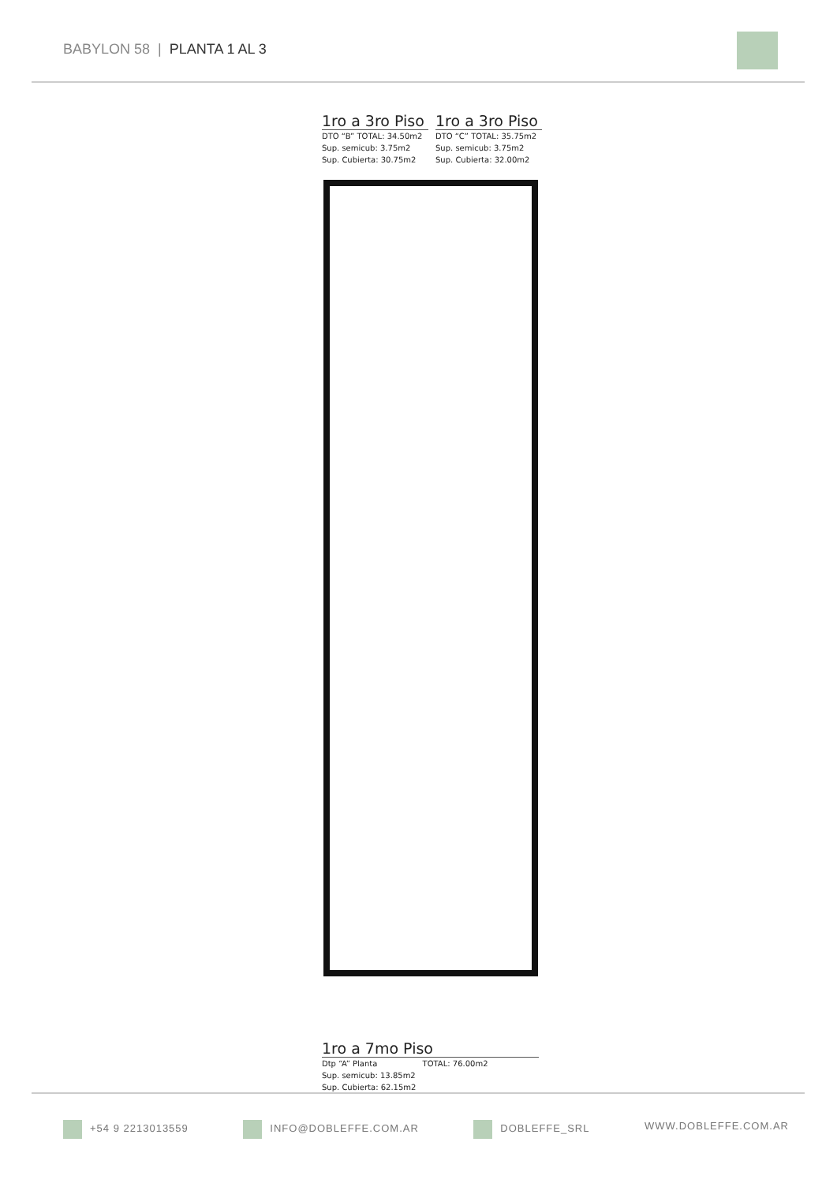BABYLON 58 | PLANTA 1 AL 3
1ro a 3ro Piso
DTO “B” TOTAL: 34.50m2
Sup. semicub: 3.75m2
Sup. Cubierta: 30.75m2
1ro a 3ro Piso
DTO “C” TOTAL: 35.75m2
Sup. semicub: 3.75m2
Sup. Cubierta: 32.00m2
1ro a 7mo Piso
Dtp “A” Planta TOTAL: 76.00m2
Sup. semicub: 13.85m2
Sup. Cubierta: 62.15m2
+54 9 2213013559 INFO@DOBLEFFE.COM.AR DOBLEFFE_SRL WWW.DOBLEFFE.COM.AR